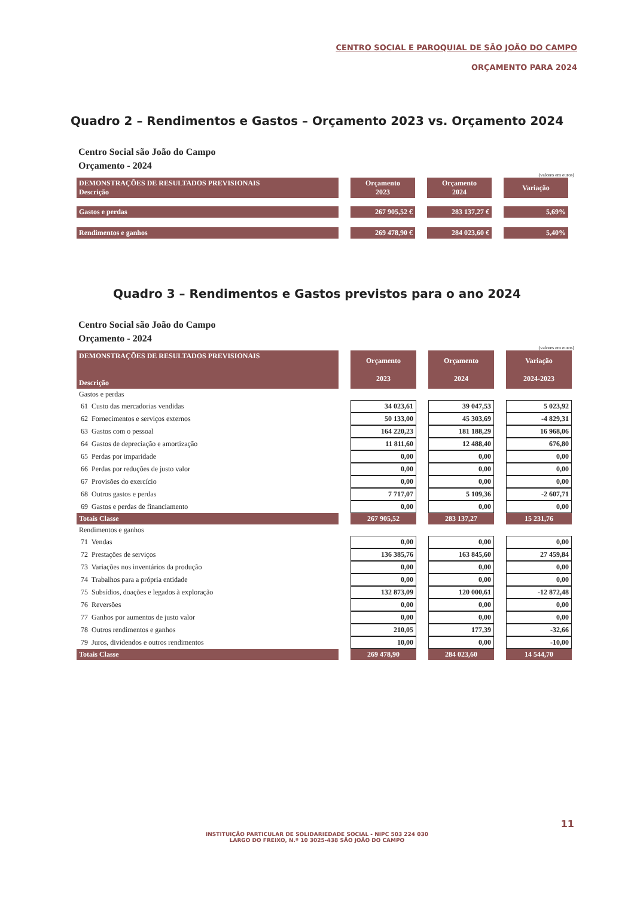CENTRO SOCIAL E PAROQUIAL DE SÃO JOÃO DO CAMPO
ORÇAMENTO PARA 2024
Quadro 2 – Rendimentos e Gastos – Orçamento 2023 vs. Orçamento 2024
Centro Social são João do Campo
Orçamento - 2024
(valores em euros)
| DEMONSTRAÇÕES DE RESULTADOS PREVISIONAIS Descrição | Orçamento 2023 | Orçamento 2024 | Variação |
| --- | --- | --- | --- |
| Gastos e perdas | 267 905,52 € | 283 137,27 € | 5,69% |
| Rendimentos e ganhos | 269 478,90 € | 284 023,60 € | 5,40% |
Quadro 3 – Rendimentos e Gastos previstos para o ano 2024
Centro Social são João do Campo
Orçamento - 2024
(valores em euros)
| DEMONSTRAÇÕES DE RESULTADOS PREVISIONAIS Descrição | Orçamento 2023 | Orçamento 2024 | Variação 2024-2023 |
| --- | --- | --- | --- |
| Gastos e perdas | | | |
| 61 Custo das mercadorias vendidas | 34 023,61 | 39 047,53 | 5 023,92 |
| 62 Fornecimentos e serviços externos | 50 133,00 | 45 303,69 | -4 829,31 |
| 63 Gastos com o pessoal | 164 220,23 | 181 188,29 | 16 968,06 |
| 64 Gastos de depreciação e amortização | 11 811,60 | 12 488,40 | 676,80 |
| 65 Perdas por imparidade | 0,00 | 0,00 | 0,00 |
| 66 Perdas por reduções de justo valor | 0,00 | 0,00 | 0,00 |
| 67 Provisões do exercício | 0,00 | 0,00 | 0,00 |
| 68 Outros gastos e perdas | 7 717,07 | 5 109,36 | -2 607,71 |
| 69 Gastos e perdas de financiamento | 0,00 | 0,00 | 0,00 |
| Totais Classe | 267 905,52 | 283 137,27 | 15 231,76 |
| Rendimentos e ganhos | | | |
| 71 Vendas | 0,00 | 0,00 | 0,00 |
| 72 Prestações de serviços | 136 385,76 | 163 845,60 | 27 459,84 |
| 73 Variações nos inventários da produção | 0,00 | 0,00 | 0,00 |
| 74 Trabalhos para a própria entidade | 0,00 | 0,00 | 0,00 |
| 75 Subsídios, doações e legados à exploração | 132 873,09 | 120 000,61 | -12 872,48 |
| 76 Reversões | 0,00 | 0,00 | 0,00 |
| 77 Ganhos por aumentos de justo valor | 0,00 | 0,00 | 0,00 |
| 78 Outros rendimentos e ganhos | 210,05 | 177,39 | -32,66 |
| 79 Juros, dividendos e outros rendimentos | 10,00 | 0,00 | -10,00 |
| Totais Classe | 269 478,90 | 284 023,60 | 14 544,70 |
11
INSTITUIÇÃO PARTICULAR DE SOLIDARIEDADE SOCIAL - NIPC 503 224 030
LARGO DO FREIXO, N.º 10 3025-438 SÃO JOÃO DO CAMPO